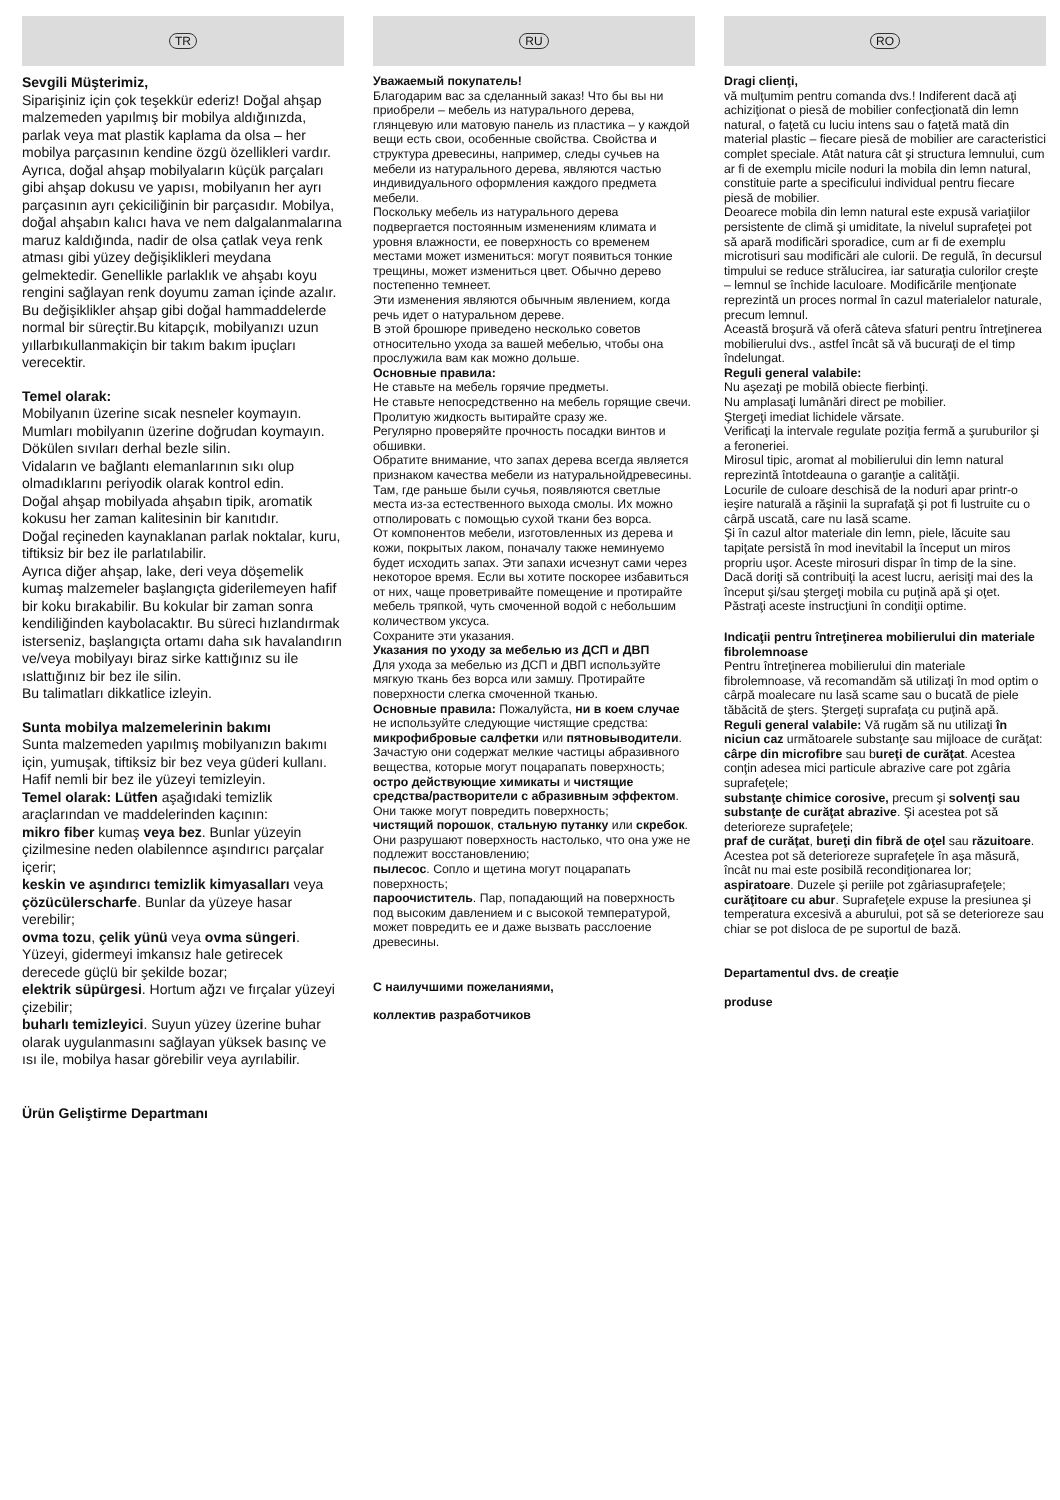TR
Sevgili Müşterimiz,
Siparişiniz için çok teşekkür ederiz! Doğal ahşap malzemeden yapılmış bir mobilya aldığınızda, parlak veya mat plastik kaplama da olsa – her mobilya parçasının kendine özgü özellikleri vardır. Ayrıca, doğal ahşap mobilyaların küçük parçaları gibi ahşap dokusu ve yapısı, mobilyanın her ayrı parçasının ayrı çekiciliğinin bir parçasıdır. Mobilya, doğal ahşabın kalıcı hava ve nem dalgalanmalarına maruz kaldığında, nadir de olsa çatlak veya renk atması gibi yüzey değişiklikleri meydana gelmektedir. Genellikle parlaklık ve ahşabı koyu rengini sağlayan renk doyumu zaman içinde azalır. Bu değişiklikler ahşap gibi doğal hammaddelerde normal bir süreçtir.Bu kitapçık, mobilyanızı uzun yıllarbıkullanmakiçin bir takım bakım ipuçları verecektir.
Temel olarak:
Mobilyanın üzerine sıcak nesneler koymayın.
Mumları mobilyanın üzerine doğrudan koymayın.
Dökülen sıvıları derhal bezle silin.
Vidaların ve bağlantı elemanlarının sıkı olup olmadıklarını periyodik olarak kontrol edin.
Doğal ahşap mobilyada ahşabın tipik, aromatik kokusu her zaman kalitesinin bir kanıtıdır.
Doğal reçineden kaynaklanan parlak noktalar, kuru, tiftiksiz bir bez ile parlatılabilir.
Ayrıca diğer ahşap, lake, deri veya döşemelik kumaş malzemeler başlangıçta giderilemeyen hafif bir koku bırakabilir. Bu kokular bir zaman sonra kendiliğinden kaybolacaktır. Bu süreci hızlandırmak isterseniz, başlangıçta ortamı daha sık havalandırın ve/veya mobilyayı biraz sirke kattığınız su ile ıslattığınız bir bez ile silin.
Bu talimatları dikkatlice izleyin.
Sunta mobilya malzemelerinin bakımı
Sunta malzemeden yapılmış mobilyanızın bakımı için, yumuşak, tiftiksiz bir bez veya güderi kullanı. Hafif nemli bir bez ile yüzeyi temizleyin.
Temel olarak: Lütfen aşağıdaki temizlik araçlarından ve maddelerinden kaçının:
mikro fiber kumaş veya bez. Bunlar yüzeyin çizilmesine neden olabilennce aşındırıcı parçalar içerir;
keskin ve aşındırıcı temizlik kimyasalları veya çözücülerscharfe. Bunlar da yüzeye hasar verebilir;
ovma tozu, çelik yünü veya ovma süngeri. Yüzeyi, gidermeyi imkansız hale getirecek derecede güçlü bir şekilde bozar;
elektrik süpürgesi. Hortum ağzı ve fırçalar yüzeyi çizebilir;
buharlı temizleyici. Suyun yüzey üzerine buhar olarak uygulanmasını sağlayan yüksek basınç ve ısı ile, mobilya hasar görebilir veya ayrılabilir.
Ürün Geliştirme Departmanı
RU
Уважаемый покупатель!
Благодарим вас за сделанный заказ! Что бы вы ни приобрели – мебель из натурального дерева, глянцевую или матовую панель из пластика – у каждой вещи есть свои, особенные свойства. Свойства и структура древесины, например, следы сучьев на мебели из натурального дерева, являются частью индивидуального оформления каждого предмета мебели.
Поскольку мебель из натурального дерева подвергается постоянным изменениям климата и уровня влажности, ее поверхность со временем местами может измениться: могут появиться тонкие трещины, может измениться цвет. Обычно дерево постепенно темнеет.
Эти изменения являются обычным явлением, когда речь идет о натуральном дереве.
В этой брошюре приведено несколько советов относительно ухода за вашей мебелью, чтобы она прослужила вам как можно дольше.
Основные правила:
Не ставьте на мебель горячие предметы.
Не ставьте непосредственно на мебель горящие свечи.
Пролитую жидкость вытирайте сразу же.
Регулярно проверяйте прочность посадки винтов и обшивки.
Обратите внимание, что запах дерева всегда является признаком качества мебели из натуральнойдревесины. Там, где раньше были сучья, появляются светлые места из-за естественного выхода смолы. Их можно отполировать с помощью сухой ткани без ворса.
От компонентов мебели, изготовленных из дерева и кожи, покрытых лаком, поначалу также неминуемо будет исходить запах. Эти запахи исчезнут сами через некоторое время. Если вы хотите поскорее избавиться от них, чаще проветривайте помещение и протирайте мебель тряпкой, чуть смоченной водой с небольшим количеством уксуса.
Сохраните эти указания.
Указания по уходу за мебелью из ДСП и ДВП
Для ухода за мебелью из ДСП и ДВП используйте мягкую ткань без ворса или замшу. Протирайте поверхности слегка смоченной тканью.
Основные правила: Пожалуйста, ни в коем случае не используйте следующие чистящие средства:
микрофибровые салфетки или пятновыводители. Зачастую они содержат мелкие частицы абразивного вещества, которые могут поцарапать поверхность;
остро действующие химикаты и чистящие средства/растворители с абразивным эффектом. Они также могут повредить поверхность;
чистящий порошок, стальную путанку или скребок. Они разрушают поверхность настолько, что она уже не подлежит восстановлению;
пылесос. Сопло и щетина могут поцарапать поверхность;
пароочиститель. Пар, попадающий на поверхность под высоким давлением и с высокой температурой, может повредить ее и даже вызвать расслоение древесины.
С наилучшими пожеланиями,
коллектив разработчиков
RO
Dragi clienţi,
vă mulţumim pentru comanda dvs.! Indiferent dacă aţi achiziţionat o piesă de mobilier confecţionată din lemn natural, o faţetă cu luciu intens sau o faţetă mată din material plastic – fiecare piesă de mobilier are caracteristici complet speciale. Atât natura cât şi structura lemnului, cum ar fi de exemplu micile noduri la mobila din lemn natural, constituie parte a specificului individual pentru fiecare piesă de mobilier.
Deoarece mobila din lemn natural este expusă variaţiilor persistente de climă şi umiditate, la nivelul suprafeţei pot să apară modificări sporadice, cum ar fi de exemplu microtisuri sau modificări ale culorii. De regulă, în decursul timpului se reduce strălucirea, iar saturaţia culorilor creşte – lemnul se închide laculoare. Modificările menţionate reprezintă un proces normal în cazul materialelor naturale, precum lemnul.
Această broşură vă oferă câteva sfaturi pentru întreţinerea mobilierului dvs., astfel încât să vă bucuraţi de el timp îndelungat.
Reguli general valabile:
Nu aşezaţi pe mobilă obiecte fierbinţi.
Nu amplasaţi lumânări direct pe mobilier.
Ştergeţi imediat lichidele vărsate.
Verificaţi la intervale regulate poziţia fermă a şuruburilor şi a feroneriei.
Mirosul tipic, aromat al mobilierului din lemn natural reprezintă întotdeauna o garanţie a calităţii.
Locurile de culoare deschisă de la noduri apar printr-o ieşire naturală a răşinii la suprafaţă şi pot fi lustruite cu o cârpă uscată, care nu lasă scame.
Şi în cazul altor materiale din lemn, piele, lăcuite sau tapiţate persistă în mod inevitabil la început un miros propriu uşor. Aceste mirosuri dispar în timp de la sine. Dacă doriţi să contribuiţi la acest lucru, aerisiţi mai des la început şi/sau ştergeţi mobila cu puţină apă şi oţet.
Păstraţi aceste instrucţiuni în condiţii optime.
Indicaţii pentru întreţinerea mobilierului din materiale fibrolemnoase
Pentru întreţinerea mobilierului din materiale fibrolemnoase, vă recomandăm să utilizaţi în mod optim o cârpă moalecare nu lasă scame sau o bucată de piele tăbăcită de şters. Ştergeţi suprafaţa cu puţină apă.
Reguli general valabile: Vă rugăm să nu utilizaţi în niciun caz următoarele substanţe sau mijloace de curăţat:
cârpe din microfibre sau bureţi de curăţat. Acestea conţin adesea mici particule abrazive care pot zgâria suprafeţele;
substanţe chimice corosive, precum şi solvenţi sau substanţe de curăţat abrazive. Şi acestea pot să deterioreze suprafeţele;
praf de curăţat, bureţi din fibră de oţel sau răzuitoare. Acestea pot să deterioreze suprafeţele în aşa măsură, încât nu mai este posibilă recondiţionarea lor;
aspiratoare. Duzele şi periile pot zgâriasuprafeţele;
curăţitoare cu abur. Suprafeţele expuse la presiunea şi temperatura excesivă a aburului, pot să se deterioreze sau chiar se pot disloca de pe suportul de bază.
Departamentul dvs. de creaţie
produse